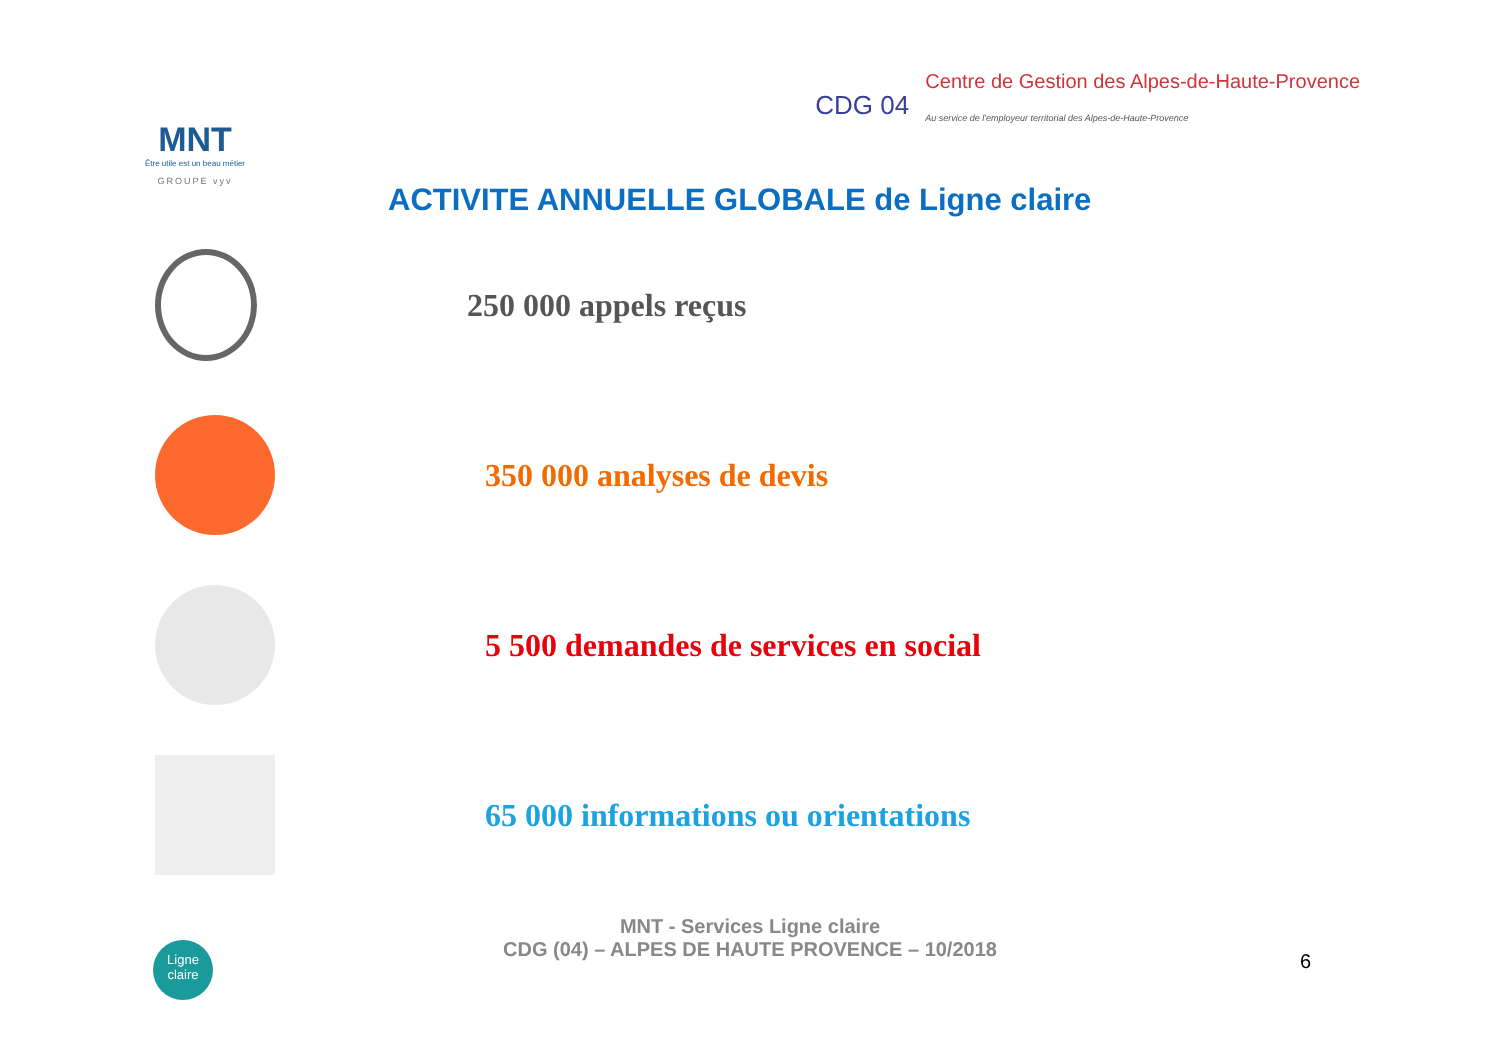MNT
Être utile est un beau métier
GROUPE vyv
CDG 04
Centre de Gestion des Alpes-de-Haute-Provence
Au service de l'employeur territorial des Alpes-de-Haute-Provence
ACTIVITE ANNUELLE GLOBALE de Ligne claire
250 000 appels reçus
350 000 analyses de devis
5 500 demandes de services en social
65 000 informations ou orientations
Ligne claire
MNT - Services Ligne claire
CDG (04) – ALPES DE HAUTE PROVENCE – 10/2018
6